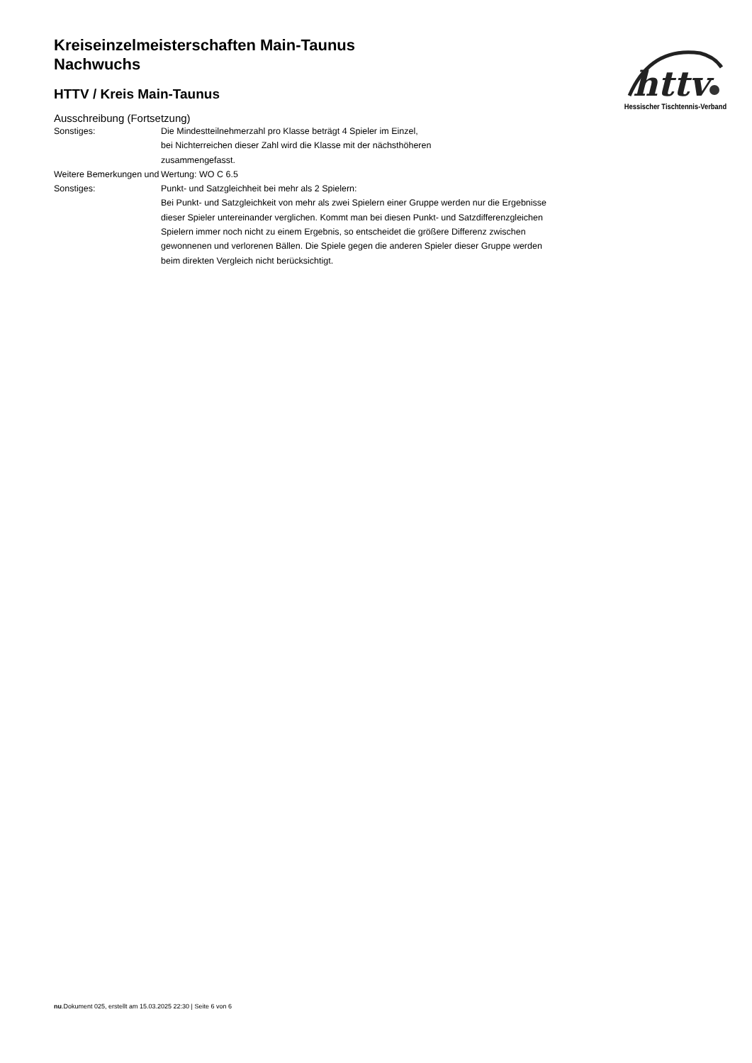Kreiseinzelmeisterschaften Main-Taunus
Nachwuchs
HTTV / Kreis Main-Taunus
Ausschreibung (Fortsetzung)
| Sonstiges: | Die Mindestteilnehmerzahl pro Klasse beträgt 4 Spieler im Einzel, bei Nichterreichen dieser Zahl wird die Klasse mit der nächsthöheren zusammengefasst. |
| Weitere Bemerkungen und Sonstiges: | Wertung: WO C 6.5 Punkt- und Satzgleichheit bei mehr als 2 Spielern: Bei Punkt- und Satzgleichkeit von mehr als zwei Spielern einer Gruppe werden nur die Ergebnisse dieser Spieler untereinander verglichen. Kommt man bei diesen Punkt- und Satzdifferenzgleichen Spielern immer noch nicht zu einem Ergebnis, so entscheidet die größere Differenz zwischen gewonnenen und verlorenen Bällen. Die Spiele gegen die anderen Spieler dieser Gruppe werden beim direkten Vergleich nicht berücksichtigt. |
httv
Hessischer Tischtennis-Verband
nu.Dokument 025, erstellt am 15.03.2025 22:30 | Seite 6 von 6